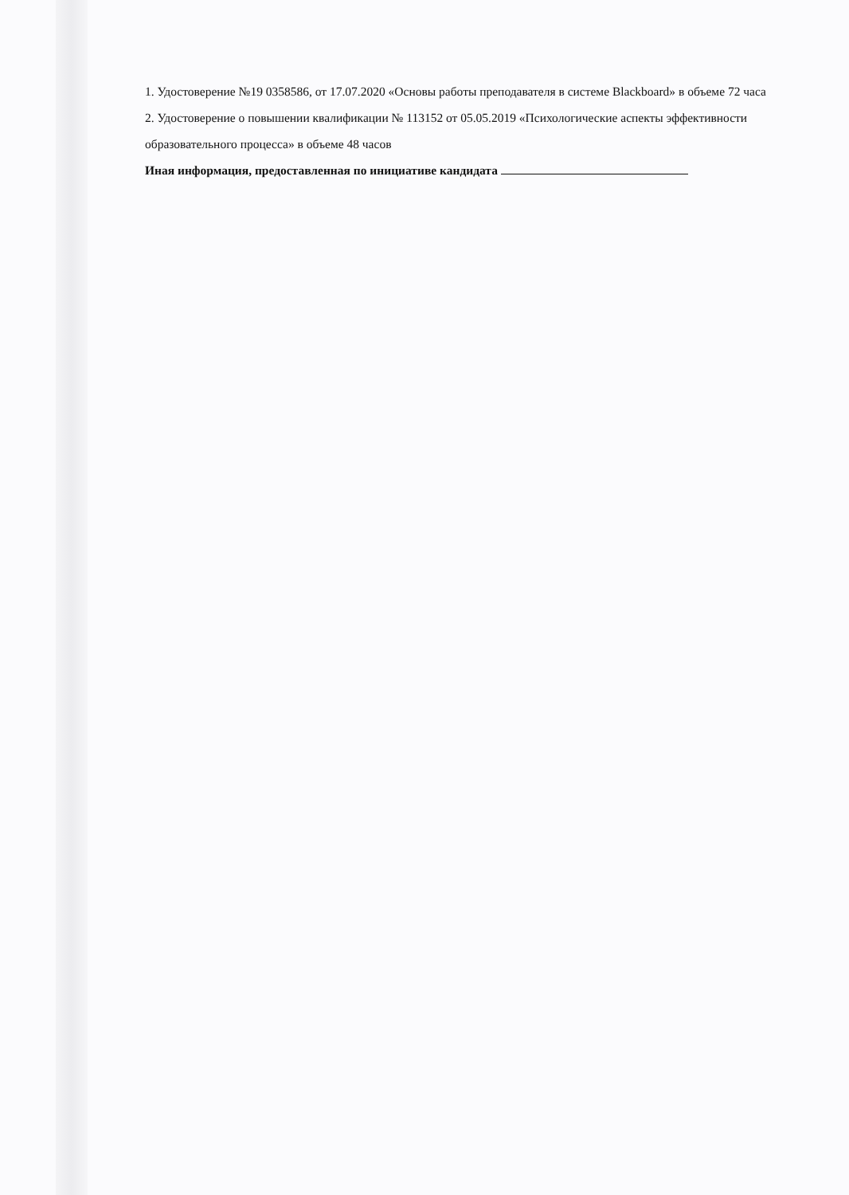1. Удостоверение №19 0358586, от 17.07.2020 «Основы работы преподавателя в системе Blackboard» в объеме 72 часа
2. Удостоверение о повышении квалификации № 113152 от 05.05.2019 «Психологические аспекты эффективности образовательного процесса» в объеме 48 часов
Иная информация, предоставленная по инициативе кандидата